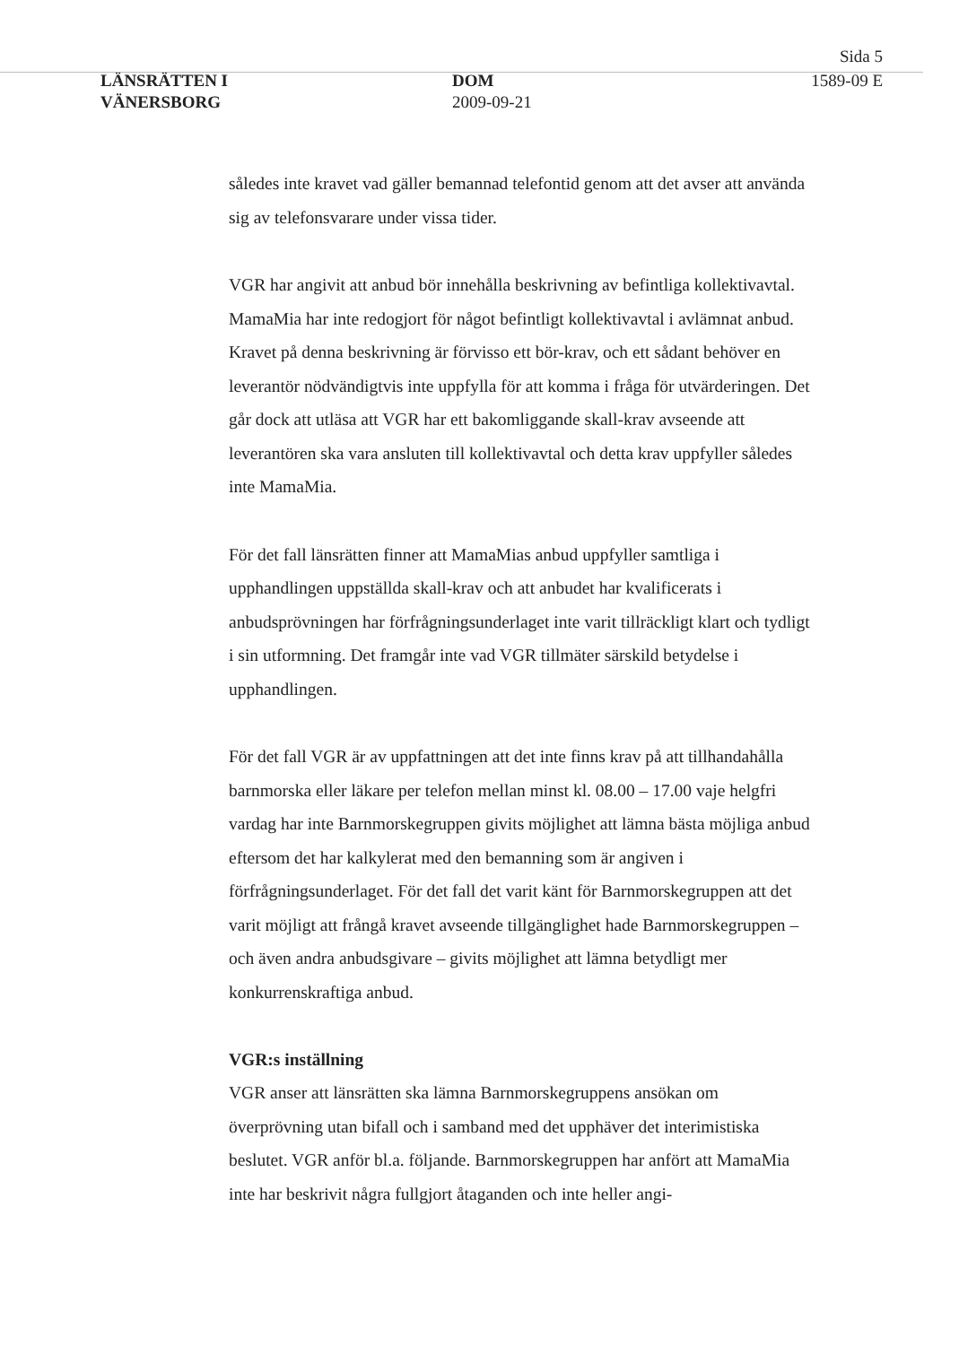Sida 5
LÄNSRÄTTEN I
VÄNERSBORG
DOM
2009-09-21
1589-09 E
således inte kravet vad gäller bemannad telefontid genom att det avser att använda sig av telefonsvarare under vissa tider.
VGR har angivit att anbud bör innehålla beskrivning av befintliga kollektivavtal. MamaMia har inte redogjort för något befintligt kollektivavtal i avlämnat anbud. Kravet på denna beskrivning är förvisso ett bör-krav, och ett sådant behöver en leverantör nödvändigtvis inte uppfylla för att komma i fråga för utvärderingen. Det går dock att utläsa att VGR har ett bakomliggande skall-krav avseende att leverantören ska vara ansluten till kollektivavtal och detta krav uppfyller således inte MamaMia.
För det fall länsrätten finner att MamaMias anbud uppfyller samtliga i upphandlingen uppställda skall-krav och att anbudet har kvalificerats i anbudsprövningen har förfrågningsunderlaget inte varit tillräckligt klart och tydligt i sin utformning. Det framgår inte vad VGR tillmäter särskild betydelse i upphandlingen.
För det fall VGR är av uppfattningen att det inte finns krav på att tillhandahålla barnmorska eller läkare per telefon mellan minst kl. 08.00 – 17.00 vaje helgfri vardag har inte Barnmorskegruppen givits möjlighet att lämna bästa möjliga anbud eftersom det har kalkylerat med den bemanning som är angiven i förfrågningsunderlaget. För det fall det varit känt för Barnmorskegruppen att det varit möjligt att frångå kravet avseende tillgänglighet hade Barnmorskegruppen – och även andra anbudsgivare – givits möjlighet att lämna betydligt mer konkurrenskraftiga anbud.
VGR:s inställning
VGR anser att länsrätten ska lämna Barnmorskegruppens ansökan om överprövning utan bifall och i samband med det upphäver det interimistiska beslutet. VGR anför bl.a. följande. Barnmorskegruppen har anfört att MamaMia inte har beskrivit några fullgjort åtaganden och inte heller angi-